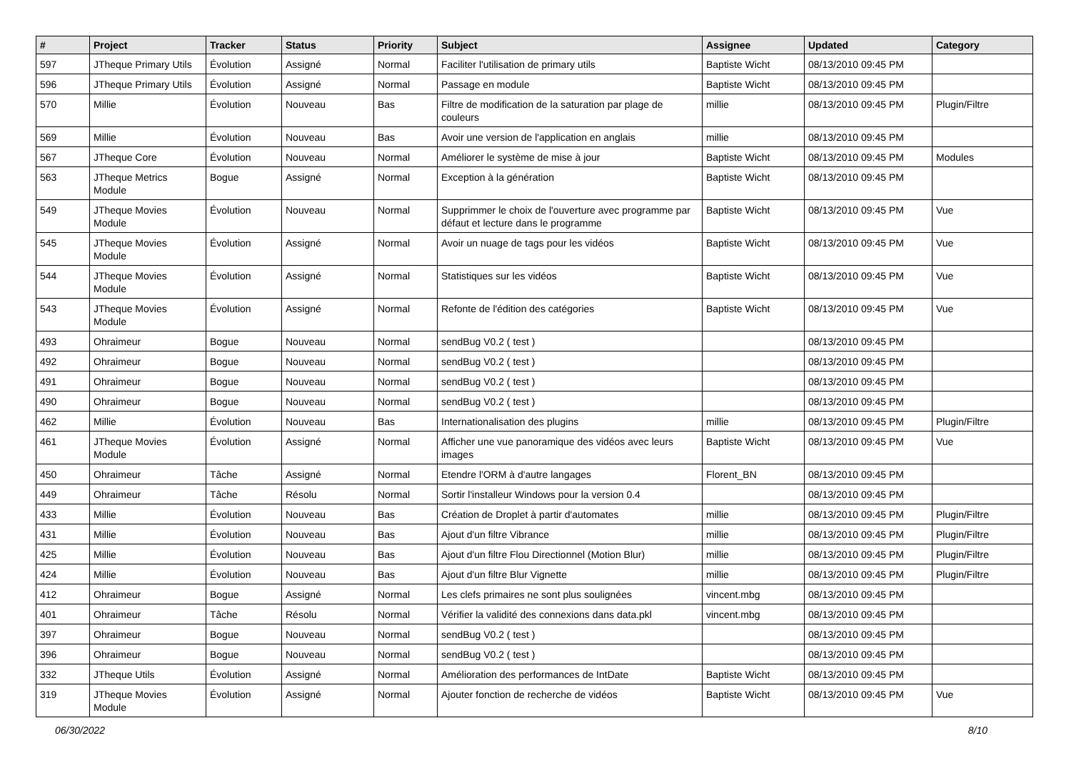| # | Project | Tracker | Status | Priority | Subject | Assignee | Updated | Category |
| --- | --- | --- | --- | --- | --- | --- | --- | --- |
| 597 | JTheque Primary Utils | Évolution | Assigné | Normal | Faciliter l'utilisation de primary utils | Baptiste Wicht | 08/13/2010 09:45 PM | |
| 596 | JTheque Primary Utils | Évolution | Assigné | Normal | Passage en module | Baptiste Wicht | 08/13/2010 09:45 PM | |
| 570 | Millie | Évolution | Nouveau | Bas | Filtre de modification de la saturation par plage de couleurs | millie | 08/13/2010 09:45 PM | Plugin/Filtre |
| 569 | Millie | Évolution | Nouveau | Bas | Avoir une version de l'application en anglais | millie | 08/13/2010 09:45 PM | |
| 567 | JTheque Core | Évolution | Nouveau | Normal | Améliorer le système de mise à jour | Baptiste Wicht | 08/13/2010 09:45 PM | Modules |
| 563 | JTheque Metrics Module | Bogue | Assigné | Normal | Exception à la génération | Baptiste Wicht | 08/13/2010 09:45 PM | |
| 549 | JTheque Movies Module | Évolution | Nouveau | Normal | Supprimmer le choix de l'ouverture avec programme par défaut et lecture dans le programme | Baptiste Wicht | 08/13/2010 09:45 PM | Vue |
| 545 | JTheque Movies Module | Évolution | Assigné | Normal | Avoir un nuage de tags pour les vidéos | Baptiste Wicht | 08/13/2010 09:45 PM | Vue |
| 544 | JTheque Movies Module | Évolution | Assigné | Normal | Statistiques sur les vidéos | Baptiste Wicht | 08/13/2010 09:45 PM | Vue |
| 543 | JTheque Movies Module | Évolution | Assigné | Normal | Refonte de l'édition des catégories | Baptiste Wicht | 08/13/2010 09:45 PM | Vue |
| 493 | Ohraimeur | Bogue | Nouveau | Normal | sendBug V0.2 ( test ) | | 08/13/2010 09:45 PM | |
| 492 | Ohraimeur | Bogue | Nouveau | Normal | sendBug V0.2 ( test ) | | 08/13/2010 09:45 PM | |
| 491 | Ohraimeur | Bogue | Nouveau | Normal | sendBug V0.2 ( test ) | | 08/13/2010 09:45 PM | |
| 490 | Ohraimeur | Bogue | Nouveau | Normal | sendBug V0.2 ( test ) | | 08/13/2010 09:45 PM | |
| 462 | Millie | Évolution | Nouveau | Bas | Internationalisation des plugins | millie | 08/13/2010 09:45 PM | Plugin/Filtre |
| 461 | JTheque Movies Module | Évolution | Assigné | Normal | Afficher une vue panoramique des vidéos avec leurs images | Baptiste Wicht | 08/13/2010 09:45 PM | Vue |
| 450 | Ohraimeur | Tâche | Assigné | Normal | Etendre l'ORM à d'autre langages | Florent_BN | 08/13/2010 09:45 PM | |
| 449 | Ohraimeur | Tâche | Résolu | Normal | Sortir l'installeur Windows pour la version 0.4 | | 08/13/2010 09:45 PM | |
| 433 | Millie | Évolution | Nouveau | Bas | Création de Droplet à partir d'automates | millie | 08/13/2010 09:45 PM | Plugin/Filtre |
| 431 | Millie | Évolution | Nouveau | Bas | Ajout d'un filtre Vibrance | millie | 08/13/2010 09:45 PM | Plugin/Filtre |
| 425 | Millie | Évolution | Nouveau | Bas | Ajout d'un filtre Flou Directionnel (Motion Blur) | millie | 08/13/2010 09:45 PM | Plugin/Filtre |
| 424 | Millie | Évolution | Nouveau | Bas | Ajout d'un filtre Blur Vignette | millie | 08/13/2010 09:45 PM | Plugin/Filtre |
| 412 | Ohraimeur | Bogue | Assigné | Normal | Les clefs primaires ne sont plus soulignées | vincent.mbg | 08/13/2010 09:45 PM | |
| 401 | Ohraimeur | Tâche | Résolu | Normal | Vérifier la validité des connexions dans data.pkl | vincent.mbg | 08/13/2010 09:45 PM | |
| 397 | Ohraimeur | Bogue | Nouveau | Normal | sendBug V0.2 ( test ) | | 08/13/2010 09:45 PM | |
| 396 | Ohraimeur | Bogue | Nouveau | Normal | sendBug V0.2 ( test ) | | 08/13/2010 09:45 PM | |
| 332 | JTheque Utils | Évolution | Assigné | Normal | Amélioration des performances de IntDate | Baptiste Wicht | 08/13/2010 09:45 PM | |
| 319 | JTheque Movies Module | Évolution | Assigné | Normal | Ajouter fonction de recherche de vidéos | Baptiste Wicht | 08/13/2010 09:45 PM | Vue |
06/30/2022 8/10